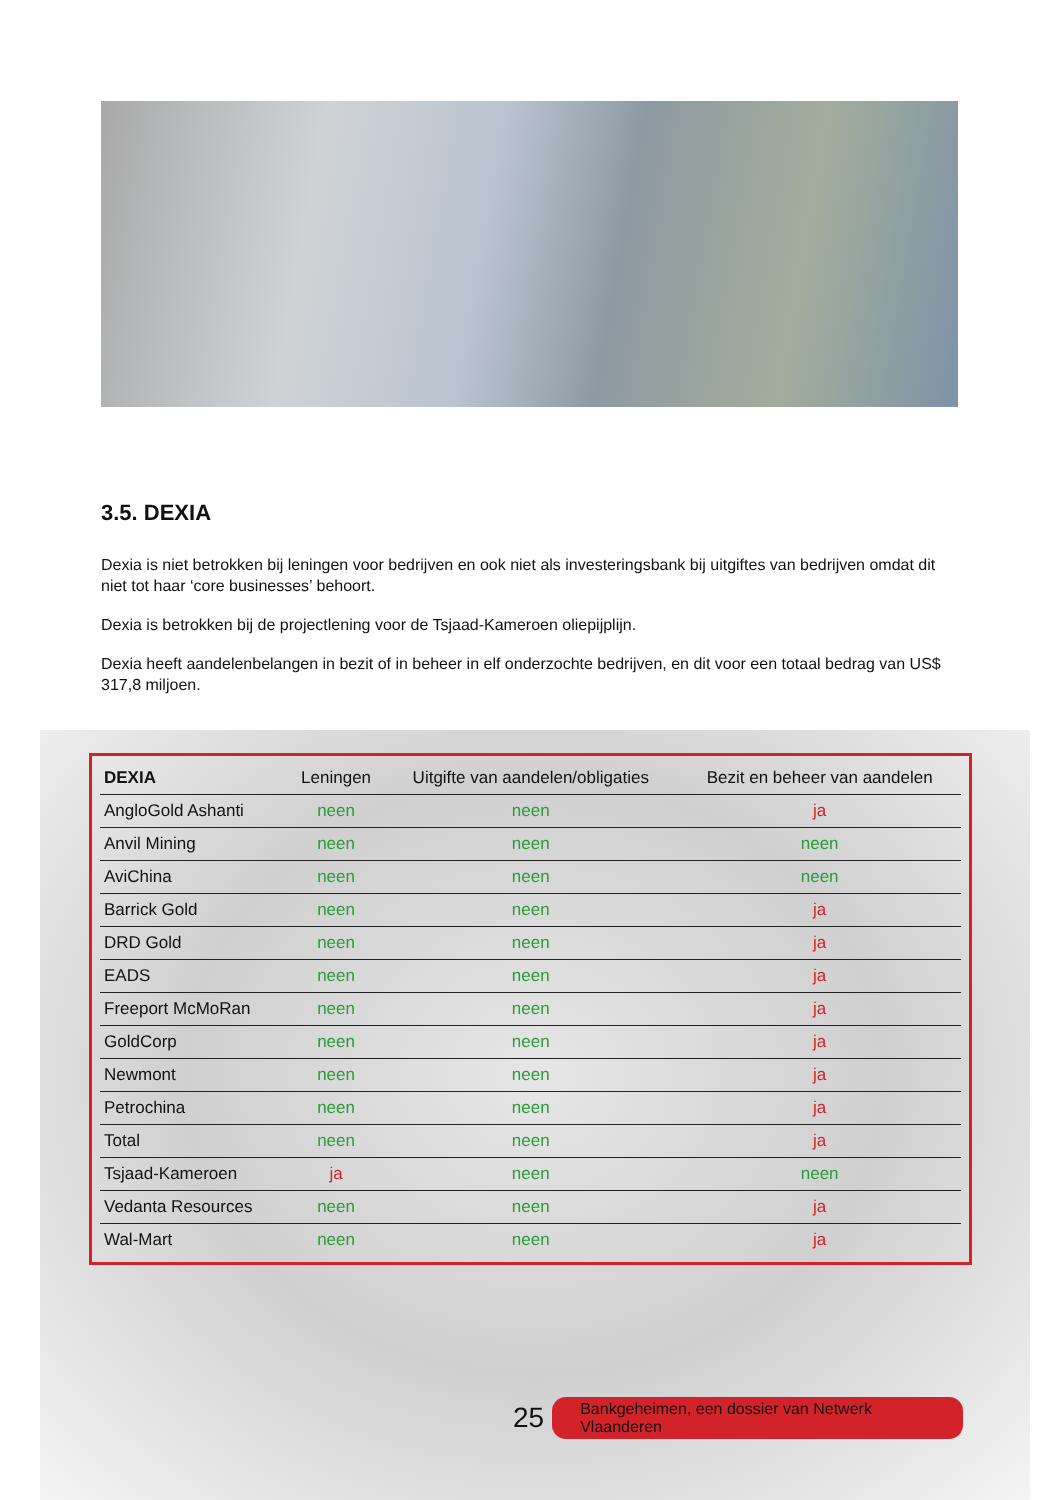3.5. DEXIA
Dexia is niet betrokken bij leningen voor bedrijven en ook niet als investeringsbank bij uitgiftes van bedrijven omdat dit niet tot haar ‘core businesses’ behoort.
Dexia is betrokken bij de projectlening voor de Tsjaad-Kameroen oliepijplijn.
Dexia heeft aandelenbelangen in bezit of in beheer in elf onderzochte bedrijven, en dit voor een totaal bedrag van US$ 317,8 miljoen.
| DEXIA | Leningen | Uitgifte van aandelen/obligaties | Bezit en beheer van aandelen |
| --- | --- | --- | --- |
| AngloGold Ashanti | neen | neen | ja |
| Anvil Mining | neen | neen | neen |
| AviChina | neen | neen | neen |
| Barrick Gold | neen | neen | ja |
| DRD Gold | neen | neen | ja |
| EADS | neen | neen | ja |
| Freeport McMoRan | neen | neen | ja |
| GoldCorp | neen | neen | ja |
| Newmont | neen | neen | ja |
| Petrochina | neen | neen | ja |
| Total | neen | neen | ja |
| Tsjaad-Kameroen | ja | neen | neen |
| Vedanta Resources | neen | neen | ja |
| Wal-Mart | neen | neen | ja |
25 Bankgeheimen, een dossier van Netwerk Vlaanderen